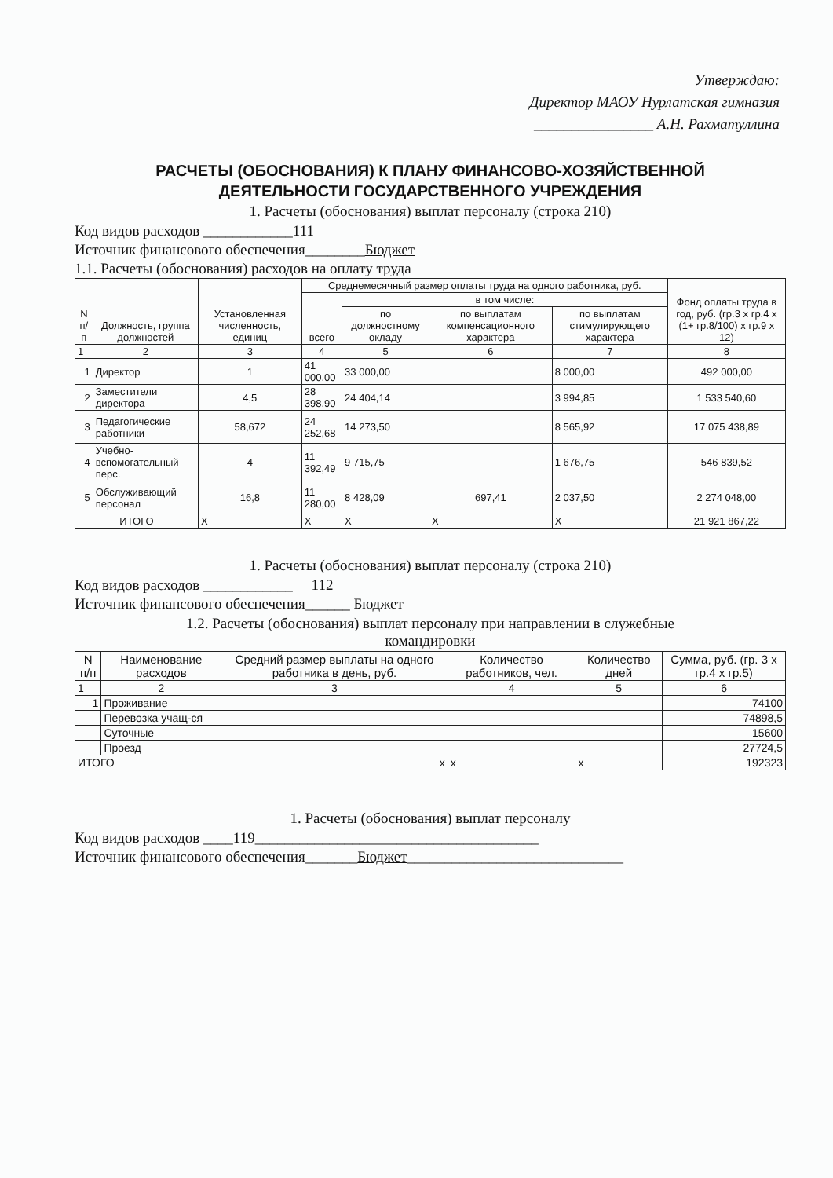Утверждаю:
Директор МАОУ Нурлатская гимназия
________________ А.Н. Рахматуллина
РАСЧЕТЫ (ОБОСНОВАНИЯ) К ПЛАНУ ФИНАНСОВО-ХОЗЯЙСТВЕННОЙ
ДЕЯТЕЛЬНОСТИ ГОСУДАРСТВЕННОГО УЧРЕЖДЕНИЯ
1. Расчеты (обоснования) выплат персоналу (строка 210)
Код видов расходов ____________111
Источник финансового обеспечения________Бюджет
1.1. Расчеты (обоснования) расходов на оплату труда
| N п/п | Должность, группа должностей | Установленная численность, единиц | Среднемесячный размер оплаты труда на одного работника, руб. | | | | Фонд оплаты труда в год, руб. (гр.3 х гр.4 х (1+ гр.8/100) х гр.9 х 12) |
| --- | --- | --- | --- | --- | --- | --- | --- |
| | | | всего | в том числе: | | | |
| | | | | по должностному окладу | по выплатам компенсационного характера | по выплатам стимулирующего характера | |
| 1 | 2 | 3 | 4 | 5 | 6 | 7 | 8 |
| 1 | Директор | 1 | 41 000,00 | 33 000,00 | | 8 000,00 | 492 000,00 |
| 2 | Заместители директора | 4,5 | 28 398,90 | 24 404,14 | | 3 994,85 | 1 533 540,60 |
| 3 | Педагогические работники | 58,672 | 24 252,68 | 14 273,50 | | 8 565,92 | 17 075 438,89 |
| 4 | Учебно-вспомогательный перс. | 4 | 11 392,49 | 9 715,75 | | 1 676,75 | 546 839,52 |
| 5 | Обслуживающий персонал | 16,8 | 11 280,00 | 8 428,09 | 697,41 | 2 037,50 | 2 274 048,00 |
| ИТОГО | | Х | Х | Х | Х | Х | 21 921 867,22 |
1. Расчеты (обоснования) выплат персоналу (строка 210)
Код видов расходов ____________ 112
Источник финансового обеспечения______ Бюджет
1.2. Расчеты (обоснования) выплат персоналу при направлении в служебные
командировки
| N п/п | Наименование расходов | Средний размер выплаты на одного работника в день, руб. | Количество работников, чел. | Количество дней | Сумма, руб. (гр. 3 х гр.4 х гр.5) |
| --- | --- | --- | --- | --- | --- |
| 1 | 2 | 3 | 4 | 5 | 6 |
| 1 | Проживание | | | | 74100 |
| | Перевозка учащ-ся | | | | 74898,5 |
| | Суточные | | | | 15600 |
| | Проезд | | | | 27724,5 |
| ИТОГО | | х | х | х | 192323 |
1. Расчеты (обоснования) выплат персоналу
Код видов расходов ____119______________________________________
Источник финансового обеспечения_______Бюджет_____________________________